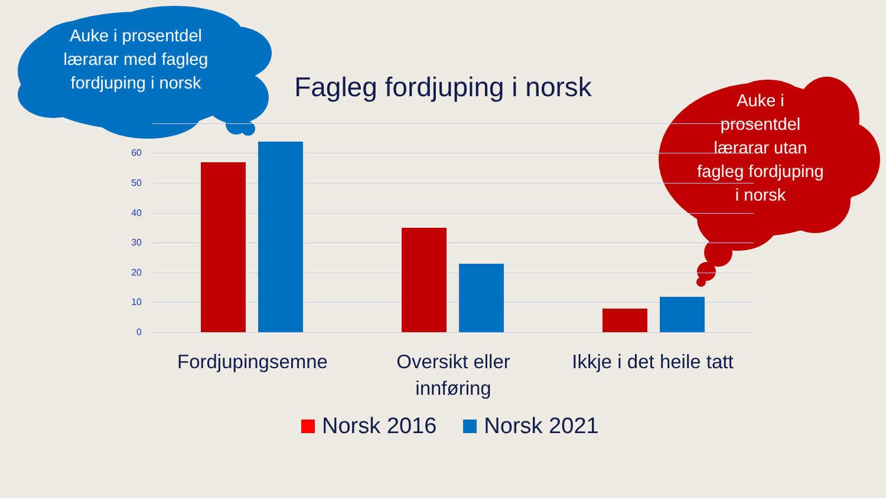Auke i prosentdel lærarar med fagleg fordjuping i norsk
Fagleg fordjuping i norsk
Auke i prosentdel lærarar utan fagleg fordjuping i norsk
60
50
40
30
20
10
0
Fordjupingsemne
Oversikt eller innføring
Ikkje i det heile tatt
Norsk 2016 Norsk 2021